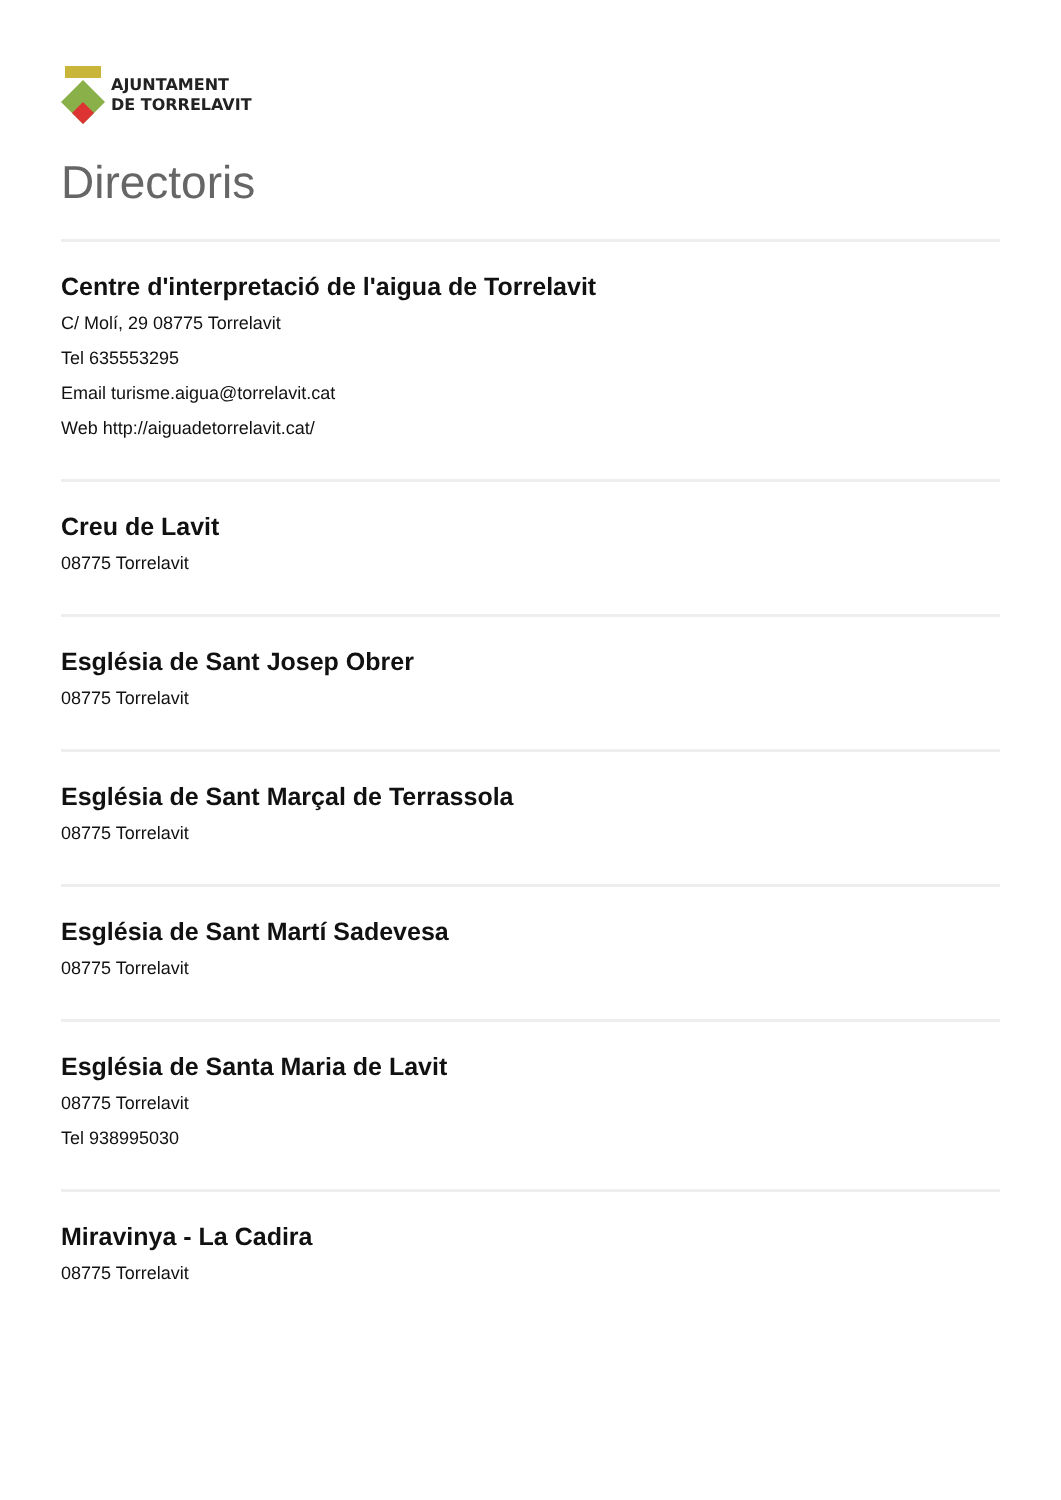AJUNTAMENT
DE TORRELAVIT
Directoris
Centre d'interpretació de l'aigua de Torrelavit
C/ Molí, 29 08775 Torrelavit
Tel 635553295
Email turisme.aigua@torrelavit.cat
Web http://aiguadetorrelavit.cat/
Creu de Lavit
08775 Torrelavit
Església de Sant Josep Obrer
08775 Torrelavit
Església de Sant Marçal de Terrassola
08775 Torrelavit
Església de Sant Martí Sadevesa
08775 Torrelavit
Església de Santa Maria de Lavit
08775 Torrelavit
Tel 938995030
Miravinya - La Cadira
08775 Torrelavit